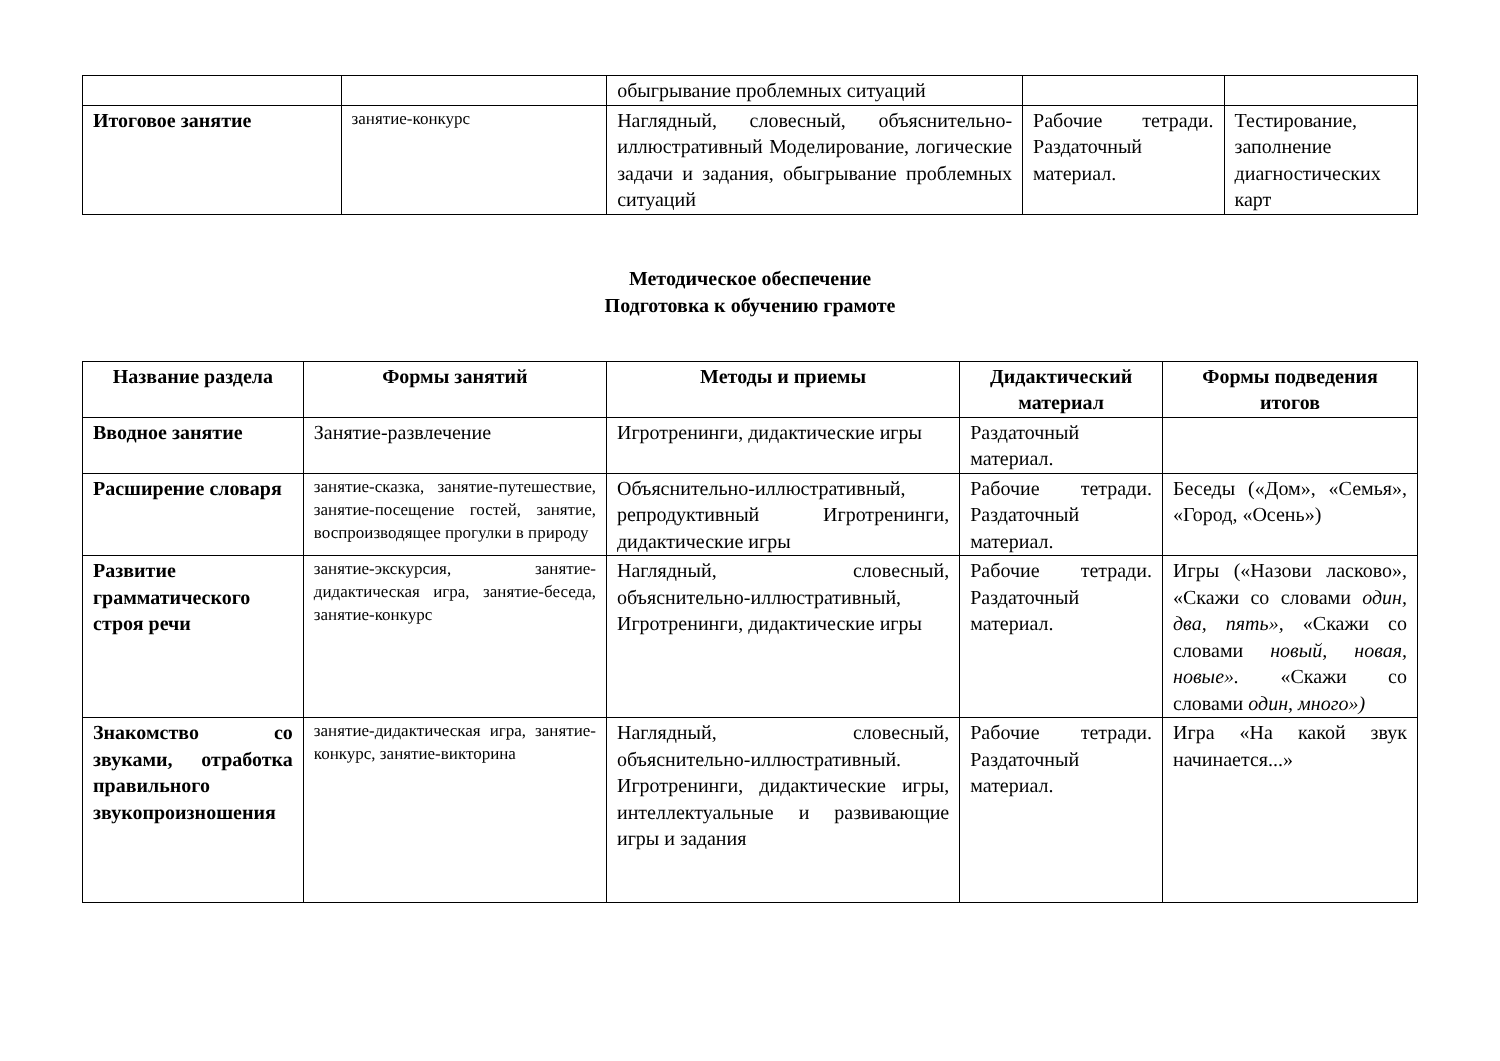| | | обыгрывание проблемных ситуаций | | |
| Итоговое занятие | занятие-конкурс | Наглядный, словесный, объяснительно-иллюстративный Моделирование, логические задачи и задания, обыгрывание проблемных ситуаций | Рабочие тетради. Раздаточный материал. | Тестирование, заполнение диагностических карт |
Методическое обеспечение
Подготовка к обучению грамоте
| Название раздела | Формы занятий | Методы и приемы | Дидактический материал | Формы подведения итогов |
| --- | --- | --- | --- | --- |
| Вводное занятие | Занятие-развлечение | Игротренинги, дидактические игры | Раздаточный материал. | |
| Расширение словаря | занятие-сказка, занятие-путешествие, занятие-посещение гостей, занятие, воспроизводящее прогулки в природу | Объяснительно-иллюстративный, репродуктивный Игротренинги, дидактические игры | Рабочие тетради. Раздаточный материал. | Беседы («Дом», «Семья», «Город, «Осень») |
| Развитие грамматического строя речи | занятие-экскурсия, занятие-дидактическая игра, занятие-беседа, занятие-конкурс | Наглядный, словесный, объяснительно-иллюстративный, Игротренинги, дидактические игры | Рабочие тетради. Раздаточный материал. | Игры («Назови ласково», «Скажи со словами один, два, пять», «Скажи со словами новый, новая, новые». «Скажи со словами один, много») |
| Знакомство со звуками, отработка правильного звукопроизношения | занятие-дидактическая игра, занятие-конкурс, занятие-викторина | Наглядный, словесный, объяснительно-иллюстративный. Игротренинги, дидактические игры, интеллектуальные и развивающие игры и задания | Рабочие тетради. Раздаточный материал. | Игра «На какой звук начинается...» |